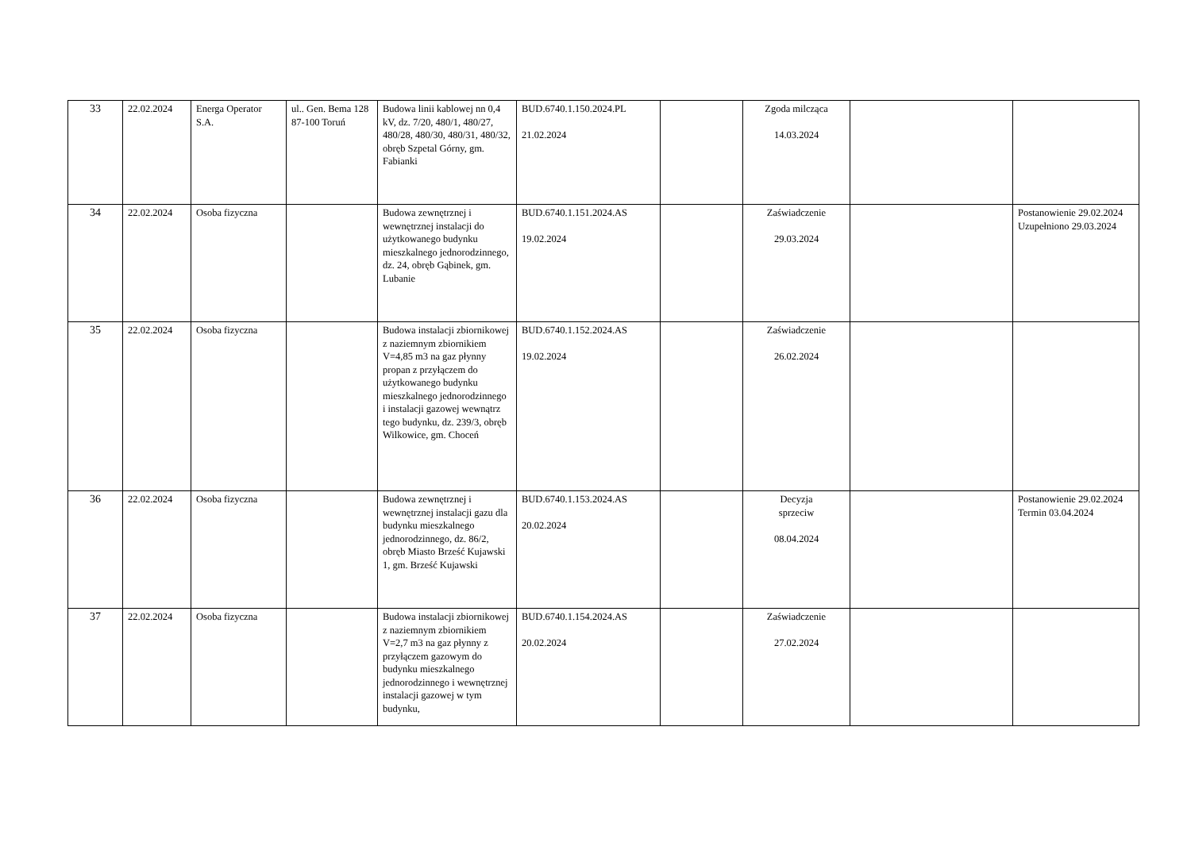| 33 | 22.02.2024 | Energa Operator S.A. | ul.. Gen. Bema 128 87-100 Toruń | Budowa linii kablowej nn 0,4 kV, dz. 7/20, 480/1, 480/27, 480/28, 480/30, 480/31, 480/32, obręb Szpetal Górny, gm. Fabianki | BUD.6740.1.150.2024.PL 21.02.2024 | | Zgoda milcząca 14.03.2024 | | |
| 34 | 22.02.2024 | Osoba fizyczna | | Budowa zewnętrznej i wewnętrznej instalacji do użytkowanego budynku mieszkalnego jednorodzinnego, dz. 24, obręb Gąbinek, gm. Lubanie | BUD.6740.1.151.2024.AS 19.02.2024 | | Zaświadczenie 29.03.2024 | | Postanowienie 29.02.2024 Uzupełniono 29.03.2024 |
| 35 | 22.02.2024 | Osoba fizyczna | | Budowa instalacji zbiornikowej z naziemnym zbiornikiem V=4,85 m3 na gaz płynny propan z przyłączem do użytkowanego budynku mieszkalnego jednorodzinnego i instalacji gazowej wewnątrz tego budynku, dz. 239/3, obręb Wilkowice, gm. Choceń | BUD.6740.1.152.2024.AS 19.02.2024 | | Zaświadczenie 26.02.2024 | | |
| 36 | 22.02.2024 | Osoba fizyczna | | Budowa zewnętrznej i wewnętrznej instalacji gazu dla budynku mieszkalnego jednorodzinnego, dz. 86/2, obręb Miasto Brześć Kujawski 1, gm. Brześć Kujawski | BUD.6740.1.153.2024.AS 20.02.2024 | | Decyzja sprzeciw 08.04.2024 | | Postanowienie 29.02.2024 Termin 03.04.2024 |
| 37 | 22.02.2024 | Osoba fizyczna | | Budowa instalacji zbiornikowej z naziemnym zbiornikiem V=2,7 m3 na gaz płynny z przyłączem gazowym do budynku mieszkalnego jednorodzinnego i wewnętrznej instalacji gazowej w tym budynku, | BUD.6740.1.154.2024.AS 20.02.2024 | | Zaświadczenie 27.02.2024 | | |